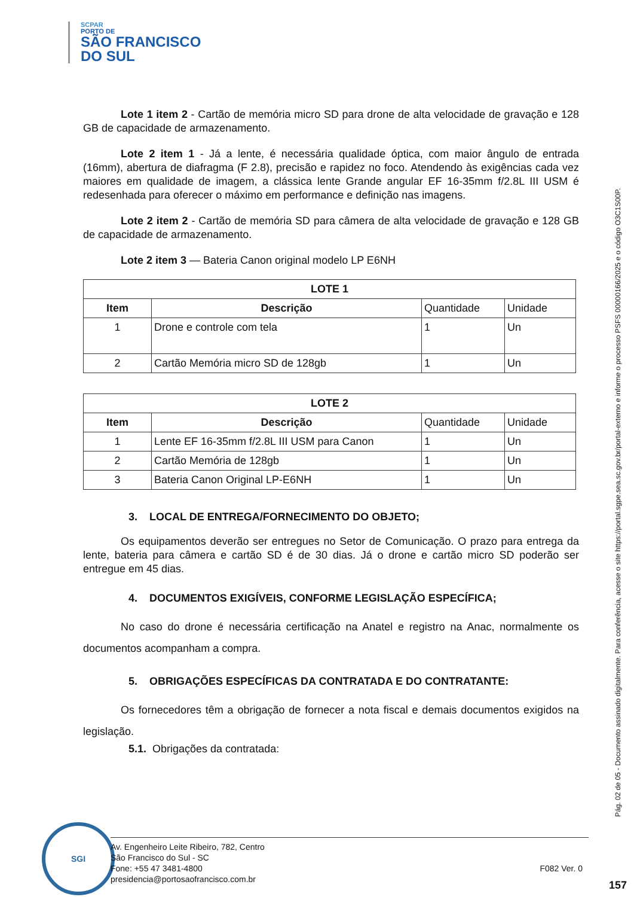SCPAR
PORTO DE
SÃO FRANCISCO
DO SUL
Lote 1 item 2 - Cartão de memória micro SD para drone de alta velocidade de gravação e 128 GB de capacidade de armazenamento.
Lote 2 item 1 - Já a lente, é necessária qualidade óptica, com maior ângulo de entrada (16mm), abertura de diafragma (F 2.8), precisão e rapidez no foco. Atendendo às exigências cada vez maiores em qualidade de imagem, a clássica lente Grande angular EF 16-35mm f/2.8L III USM é redesenhada para oferecer o máximo em performance e definição nas imagens.
Lote 2 item 2 - Cartão de memória SD para câmera de alta velocidade de gravação e 128 GB de capacidade de armazenamento.
Lote 2 item 3 — Bateria Canon original modelo LP E6NH
| LOTE 1 | | | |
| --- | --- | --- | --- |
| Item | Descrição | Quantidade | Unidade |
| 1 | Drone e controle com tela | 1 | Un |
| 2 | Cartão Memória micro SD de 128gb | 1 | Un |
| LOTE 2 | | | |
| --- | --- | --- | --- |
| Item | Descrição | Quantidade | Unidade |
| 1 | Lente EF 16-35mm f/2.8L III USM para Canon | 1 | Un |
| 2 | Cartão Memória de 128gb | 1 | Un |
| 3 | Bateria Canon Original LP-E6NH | 1 | Un |
3. LOCAL DE ENTREGA/FORNECIMENTO DO OBJETO;
Os equipamentos deverão ser entregues no Setor de Comunicação. O prazo para entrega da lente, bateria para câmera e cartão SD é de 30 dias. Já o drone e cartão micro SD poderão ser entregue em 45 dias.
4. DOCUMENTOS EXIGÍVEIS, CONFORME LEGISLAÇÃO ESPECÍFICA;
No caso do drone é necessária certificação na Anatel e registro na Anac, normalmente os documentos acompanham a compra.
5. OBRIGAÇÕES ESPECÍFICAS DA CONTRATADA E DO CONTRATANTE:
Os fornecedores têm a obrigação de fornecer a nota fiscal e demais documentos exigidos na legislação.
5.1. Obrigações da contratada:
SGI
Av. Engenheiro Leite Ribeiro, 782, Centro
São Francisco do Sul - SC
Fone: +55 47 3481-4800 F082 Ver. 0
presidencia@portosaofrancisco.com.br
Pág. 02 de 05 - Documento assinado digitalmente. Para conferência, acesse o site https://portal.sgpe.sea.sc.gov.br/portal-externo e informe o processo PSFS 00000166/2025 e o código O3C1S00P.
157